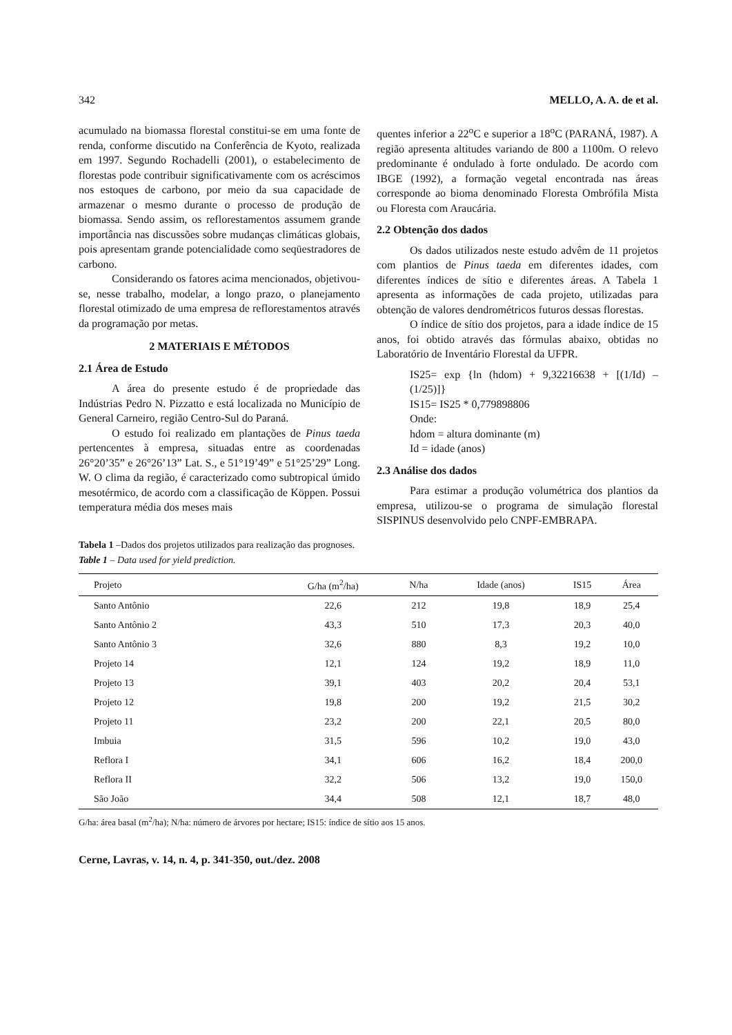342 MELLO, A. A. de et al.
acumulado na biomassa florestal constitui-se em uma fonte de renda, conforme discutido na Conferência de Kyoto, realizada em 1997. Segundo Rochadelli (2001), o estabelecimento de florestas pode contribuir significativamente com os acréscimos nos estoques de carbono, por meio da sua capacidade de armazenar o mesmo durante o processo de produção de biomassa. Sendo assim, os reflorestamentos assumem grande importância nas discussões sobre mudanças climáticas globais, pois apresentam grande potencialidade como seqüestradores de carbono.
Considerando os fatores acima mencionados, objetivou-se, nesse trabalho, modelar, a longo prazo, o planejamento florestal otimizado de uma empresa de reflorestamentos através da programação por metas.
2 MATERIAIS E MÉTODOS
2.1 Área de Estudo
A área do presente estudo é de propriedade das Indústrias Pedro N. Pizzatto e está localizada no Município de General Carneiro, região Centro-Sul do Paraná.
O estudo foi realizado em plantações de Pinus taeda pertencentes à empresa, situadas entre as coordenadas 26°20’35” e 26°26’13” Lat. S., e 51°19’49” e 51°25’29” Long. W. O clima da região, é caracterizado como subtropical úmido mesotérmico, de acordo com a classificação de Köppen. Possui temperatura média dos meses mais
quentes inferior a 22<sup>o</sup>C e superior a 18<sup>o</sup>C (PARANÁ, 1987). A região apresenta altitudes variando de 800 a 1100m. O relevo predominante é ondulado à forte ondulado. De acordo com IBGE (1992), a formação vegetal encontrada nas áreas corresponde ao bioma denominado Floresta Ombrófila Mista ou Floresta com Araucária.
2.2 Obtenção dos dados
Os dados utilizados neste estudo advêm de 11 projetos com plantios de Pinus taeda em diferentes idades, com diferentes índices de sítio e diferentes áreas. A Tabela 1 apresenta as informações de cada projeto, utilizadas para obtenção de valores dendrométricos futuros dessas florestas.
O índice de sítio dos projetos, para a idade índice de 15 anos, foi obtido através das fórmulas abaixo, obtidas no Laboratório de Inventário Florestal da UFPR.
IS25= exp {ln (hdom) + 9,32216638 + [(1/Id) – (1/25)]}
IS15= IS25 * 0,779898806
Onde:
hdom = altura dominante (m)
Id = idade (anos)
2.3 Análise dos dados
Para estimar a produção volumétrica dos plantios da empresa, utilizou-se o programa de simulação florestal SISPINUS desenvolvido pelo CNPF-EMBRAPA.
Tabela 1 –Dados dos projetos utilizados para realização das prognoses.
Table 1 – Data used for yield prediction.
| Projeto | G/ha (m<sup>2</sup>/ha) | N/ha | Idade (anos) | IS15 | Área |
| --- | --- | --- | --- | --- | --- |
| Santo Antônio | 22,6 | 212 | 19,8 | 18,9 | 25,4 |
| Santo Antônio 2 | 43,3 | 510 | 17,3 | 20,3 | 40,0 |
| Santo Antônio 3 | 32,6 | 880 | 8,3 | 19,2 | 10,0 |
| Projeto 14 | 12,1 | 124 | 19,2 | 18,9 | 11,0 |
| Projeto 13 | 39,1 | 403 | 20,2 | 20,4 | 53,1 |
| Projeto 12 | 19,8 | 200 | 19,2 | 21,5 | 30,2 |
| Projeto 11 | 23,2 | 200 | 22,1 | 20,5 | 80,0 |
| Imbuia | 31,5 | 596 | 10,2 | 19,0 | 43,0 |
| Reflora I | 34,1 | 606 | 16,2 | 18,4 | 200,0 |
| Reflora II | 32,2 | 506 | 13,2 | 19,0 | 150,0 |
| São João | 34,4 | 508 | 12,1 | 18,7 | 48,0 |
G/ha: área basal (m<sup>2</sup>/ha); N/ha: número de árvores por hectare; IS15: índice de sítio aos 15 anos.
Cerne, Lavras, v. 14, n. 4, p. 341-350, out./dez. 2008